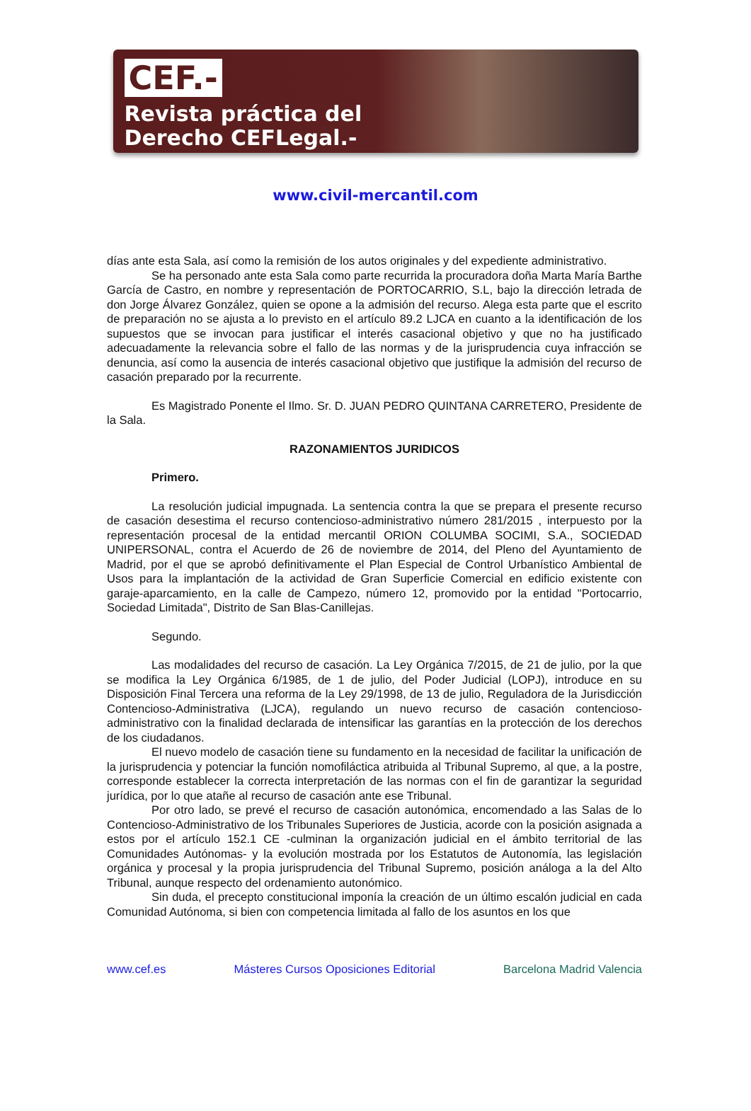CEF.-
Revista práctica del
Derecho CEFLegal.-
www.civil-mercantil.com
días ante esta Sala, así como la remisión de los autos originales y del expediente administrativo.
Se ha personado ante esta Sala como parte recurrida la procuradora doña Marta María Barthe García de Castro, en nombre y representación de PORTOCARRIO, S.L, bajo la dirección letrada de don Jorge Álvarez González, quien se opone a la admisión del recurso. Alega esta parte que el escrito de preparación no se ajusta a lo previsto en el artículo 89.2 LJCA en cuanto a la identificación de los supuestos que se invocan para justificar el interés casacional objetivo y que no ha justificado adecuadamente la relevancia sobre el fallo de las normas y de la jurisprudencia cuya infracción se denuncia, así como la ausencia de interés casacional objetivo que justifique la admisión del recurso de casación preparado por la recurrente.
Es Magistrado Ponente el Ilmo. Sr. D. JUAN PEDRO QUINTANA CARRETERO, Presidente de la Sala.
RAZONAMIENTOS JURIDICOS
Primero.
La resolución judicial impugnada. La sentencia contra la que se prepara el presente recurso de casación desestima el recurso contencioso-administrativo número 281/2015 , interpuesto por la representación procesal de la entidad mercantil ORION COLUMBA SOCIMI, S.A., SOCIEDAD UNIPERSONAL, contra el Acuerdo de 26 de noviembre de 2014, del Pleno del Ayuntamiento de Madrid, por el que se aprobó definitivamente el Plan Especial de Control Urbanístico Ambiental de Usos para la implantación de la actividad de Gran Superficie Comercial en edificio existente con garaje-aparcamiento, en la calle de Campezo, número 12, promovido por la entidad "Portocarrio, Sociedad Limitada", Distrito de San Blas-Canillejas.
Segundo.
Las modalidades del recurso de casación. La Ley Orgánica 7/2015, de 21 de julio, por la que se modifica la Ley Orgánica 6/1985, de 1 de julio, del Poder Judicial (LOPJ), introduce en su Disposición Final Tercera una reforma de la Ley 29/1998, de 13 de julio, Reguladora de la Jurisdicción Contencioso-Administrativa (LJCA), regulando un nuevo recurso de casación contencioso-administrativo con la finalidad declarada de intensificar las garantías en la protección de los derechos de los ciudadanos.
El nuevo modelo de casación tiene su fundamento en la necesidad de facilitar la unificación de la jurisprudencia y potenciar la función nomofiláctica atribuida al Tribunal Supremo, al que, a la postre, corresponde establecer la correcta interpretación de las normas con el fin de garantizar la seguridad jurídica, por lo que atañe al recurso de casación ante ese Tribunal.
Por otro lado, se prevé el recurso de casación autonómica, encomendado a las Salas de lo Contencioso-Administrativo de los Tribunales Superiores de Justicia, acorde con la posición asignada a estos por el artículo 152.1 CE -culminan la organización judicial en el ámbito territorial de las Comunidades Autónomas- y la evolución mostrada por los Estatutos de Autonomía, las legislación orgánica y procesal y la propia jurisprudencia del Tribunal Supremo, posición análoga a la del Alto Tribunal, aunque respecto del ordenamiento autonómico.
Sin duda, el precepto constitucional imponía la creación de un último escalón judicial en cada Comunidad Autónoma, si bien con competencia limitada al fallo de los asuntos en los que
www.cef.es Másteres Cursos Oposiciones Editorial Barcelona Madrid Valencia